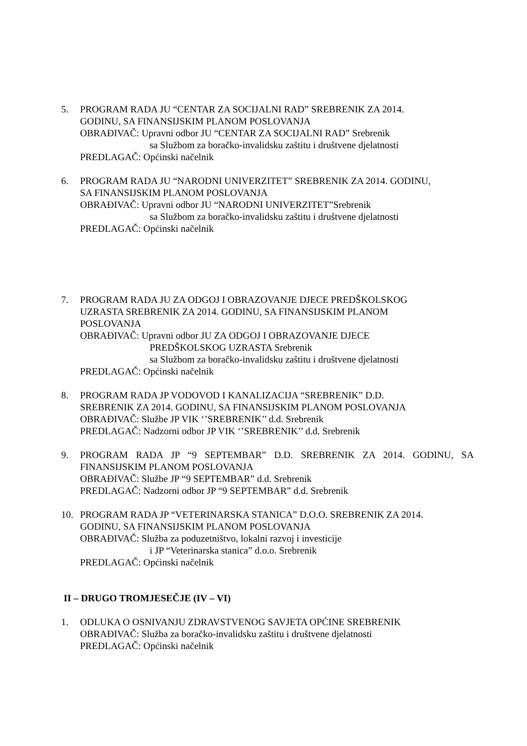5. PROGRAM RADA JU “CENTAR ZA SOCIJALNI RAD” SREBRENIK ZA 2014.
GODINU, SA FINANSIJSKIM PLANOM POSLOVANJA
OBRAĐIVAČ: Upravni odbor JU “CENTAR ZA SOCIJALNI RAD” Srebrenik
sa Službom za boračko-invalidsku zaštitu i društvene djelatnosti
PREDLAGAČ: Općinski načelnik
6. PROGRAM RADA JU “NARODNI UNIVERZITET” SREBRENIK ZA 2014. GODINU,
SA FINANSIJSKIM PLANOM POSLOVANJA
OBRAĐIVAČ: Upravni odbor JU “NARODNI UNIVERZITET”Srebrenik
sa Službom za boračko-invalidsku zaštitu i društvene djelatnosti
PREDLAGAČ: Općinski načelnik
7. PROGRAM RADA JU ZA ODGOJ I OBRAZOVANJE DJECE PREDŠKOLSKOG
UZRASTA SREBRENIK ZA 2014. GODINU, SA FINANSIJSKIM PLANOM
POSLOVANJA
OBRAĐIVAČ: Upravni odbor JU ZA ODGOJ I OBRAZOVANJE DJECE
PREDŠKOLSKOG UZRASTA Srebrenik
sa Službom za boračko-invalidsku zaštitu i društvene djelatnosti
PREDLAGAČ: Općinski načelnik
8. PROGRAM RADA JP VODOVOD I KANALIZACIJA “SREBRENIK” D.D.
SREBRENIK ZA 2014. GODINU, SA FINANSIJSKIM PLANOM POSLOVANJA
OBRAĐIVAČ: Službe JP VIK ‘’SREBRENIK’’ d.d. Srebrenik
PREDLAGAČ: Nadzorni odbor JP VIK ‘’SREBRENIK’’ d.d. Srebrenik
9. PROGRAM RADA JP “9 SEPTEMBAR” D.D. SREBRENIK ZA 2014. GODINU, SA FINANSIJSKIM PLANOM POSLOVANJA
OBRAĐIVAČ: Službe JP “9 SEPTEMBAR” d.d. Srebrenik
PREDLAGAČ: Nadzorni odbor JP “9 SEPTEMBAR” d.d. Srebrenik
10. PROGRAM RADA JP “VETERINARSKA STANICA” D.O.O. SREBRENIK ZA 2014.
GODINU, SA FINANSIJSKIM PLANOM POSLOVANJA
OBRAĐIVAČ: Služba za poduzetništvo, lokalni razvoj i investicije
i JP “Veterinarska stanica” d.o.o. Srebrenik
PREDLAGAČ: Općinski načelnik
II – DRUGO TROMJESEČJE (IV – VI)
1. ODLUKA O OSNIVANJU ZDRAVSTVENOG SAVJETA OPĆINE SREBRENIK
OBRAĐIVAČ: Služba za boračko-invalidsku zaštitu i društvene djelatnosti
PREDLAGAČ: Općinski načelnik